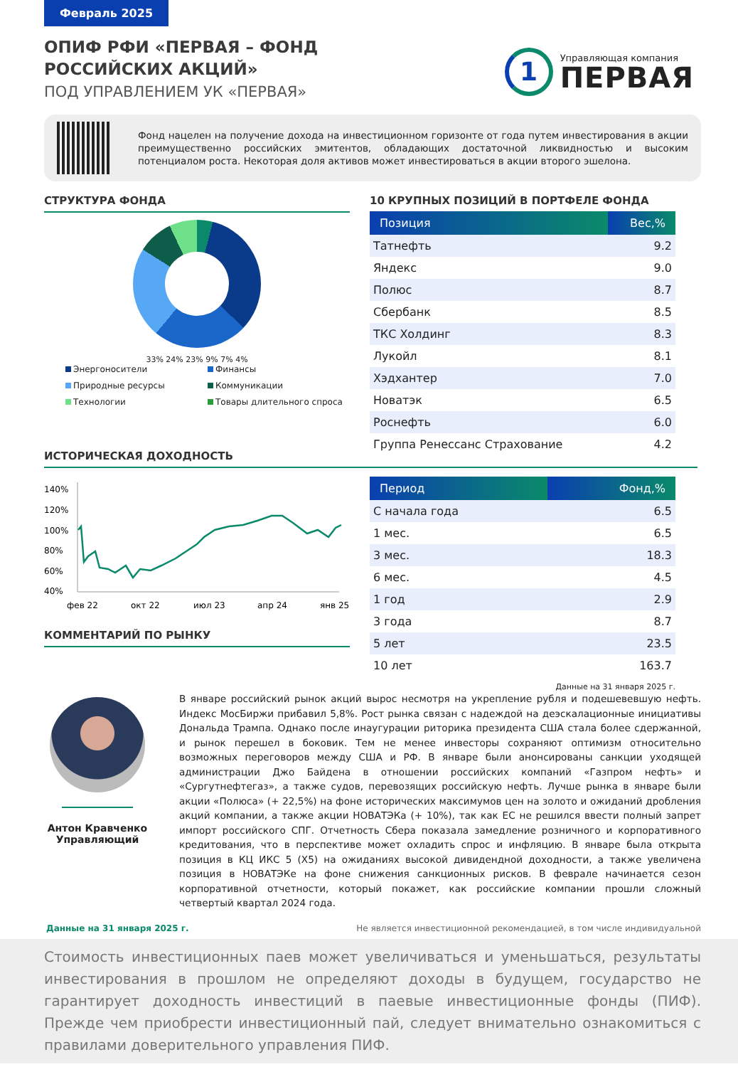Февраль 2025
ОПИФ РФИ «ПЕРВАЯ – ФОНД
РОССИЙСКИХ АКЦИЙ»
ПОД УПРАВЛЕНИЕМ УК «ПЕРВАЯ»
1
Управляющая компания
ПЕРВАЯ
Фонд нацелен на получение дохода на инвестиционном горизонте от года путем инвестирования в акции преимущественно российских эмитентов, обладающих достаточной ликвидностью и высоким потенциалом роста. Некоторая доля активов может инвестироваться в акции второго эшелона.
СТРУКТУРА ФОНДА
33% 24% 23% 9% 7% 4%
Энергоносители Финансы Природные ресурсы Коммуникации Технологии Товары длительного спроса
ИСТОРИЧЕСКАЯ ДОХОДНОСТЬ
10 КРУПНЫХ ПОЗИЦИЙ В ПОРТФЕЛЕ ФОНДА
| Позиция | Вес,% |
| --- | --- |
| Татнефть | 9.2 |
| Яндекс | 9.0 |
| Полюс | 8.7 |
| Сбербанк | 8.5 |
| ТКС Холдинг | 8.3 |
| Лукойл | 8.1 |
| Хэдхантер | 7.0 |
| Новатэк | 6.5 |
| Роснефть | 6.0 |
| Группа Ренессанс Страхование | 4.2 |
140%
120%
100%
80%
60%
40%
фев 22
окт 22
июл 23
апр 24
янв 25
КОММЕНТАРИЙ ПО РЫНКУ
| Период | Фонд,% |
| --- | --- |
| С начала года | 6.5 |
| 1 мес. | 6.5 |
| 3 мес. | 18.3 |
| 6 мес. | 4.5 |
| 1 год | 2.9 |
| 3 года | 8.7 |
| 5 лет | 23.5 |
| 10 лет | 163.7 |
Данные на 31 января 2025 г.
Антон Кравченко
Управляющий
В январе российский рынок акций вырос несмотря на укрепление рубля и подешевевшую нефть. Индекс МосБиржи прибавил 5,8%. Рост рынка связан с надеждой на деэскалационные инициативы Дональда Трампа. Однако после инаугурации риторика президента США стала более сдержанной, и рынок перешел в боковик. Тем не менее инвесторы сохраняют оптимизм относительно возможных переговоров между США и РФ. В январе были анонсированы санкции уходящей администрации Джо Байдена в отношении российских компаний «Газпром нефть» и «Сургутнефтегаз», а также судов, перевозящих российскую нефть. Лучше рынка в январе были акции «Полюса» (+ 22,5%) на фоне исторических максимумов цен на золото и ожиданий дробления акций компании, а также акции НОВАТЭКа (+ 10%), так как ЕС не решился ввести полный запрет импорт российского СПГ. Отчетность Сбера показала замедление розничного и корпоративного кредитования, что в перспективе может охладить спрос и инфляцию. В январе была открыта позиция в КЦ ИКС 5 (X5) на ожиданиях высокой дивидендной доходности, а также увеличена позиция в НОВАТЭКе на фоне снижения санкционных рисков. В феврале начинается сезон корпоративной отчетности, который покажет, как российские компании прошли сложный четвертый квартал 2024 года.
Данные на 31 января 2025 г. Не является инвестиционной рекомендацией, в том числе индивидуальной
Стоимость инвестиционных паев может увеличиваться и уменьшаться, результаты инвестирования в прошлом не определяют доходы в будущем, государство не гарантирует доходность инвестиций в паевые инвестиционные фонды (ПИФ). Прежде чем приобрести инвестиционный пай, следует внимательно ознакомиться с правилами доверительного управления ПИФ.